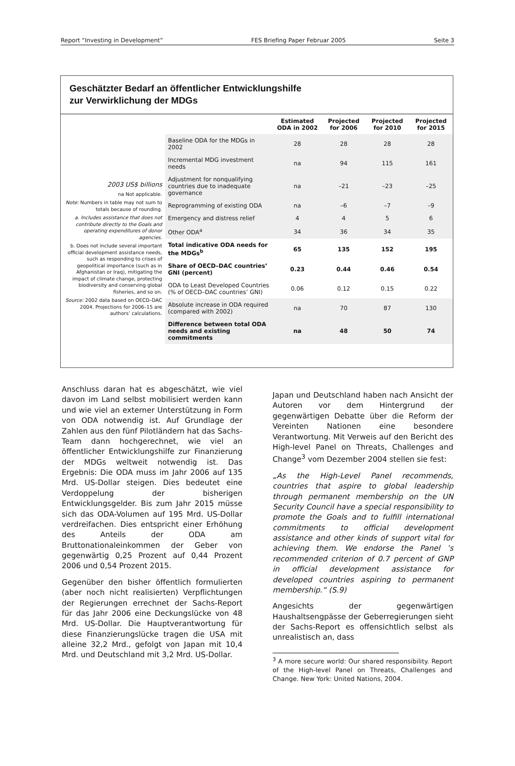Report “Investing in Development” FES Briefing Paper Februar 2005 Seite 3
Geschätzter Bedarf an öffentlicher Entwicklungshilfe
zur Verwirklichung der MDGs
2003 US$ billions
na Not applicable.
Note: Numbers in table may not sum to totals because of rounding.
a. Includes assistance that does not contribute directly to the Goals and operating expenditures of donor agencies.
b. Does not include several important official development assistance needs, such as responding to crises of geopolitical importance (such as in Afghanistan or Iraq), mitigating the impact of climate change, protecting biodiversity and conserving global fisheries, and so on.
Source: 2002 data based on OECD–DAC 2004. Projections for 2006–15 are authors’ calculations.
| | Estimated ODA in 2002 | Projected for 2006 | Projected for 2010 | Projected for 2015 |
| --- | --- | --- | --- | --- |
| Baseline ODA for the MDGs in 2002 | 28 | 28 | 28 | 28 |
| Incremental MDG investment needs | na | 94 | 115 | 161 |
| Adjustment for nonqualifying countries due to inadequate governance | na | –21 | –23 | –25 |
| Reprogramming of existing ODA | na | –6 | –7 | –9 |
| Emergency and distress relief | 4 | 4 | 5 | 6 |
| Other ODA<sup>a</sup> | 34 | 36 | 34 | 35 |
| Total indicative ODA needs for the MDGs<sup>b</sup> | 65 | 135 | 152 | 195 |
| Share of OECD–DAC countries’ GNI (percent) | 0.23 | 0.44 | 0.46 | 0.54 |
| ODA to Least Developed Countries (% of OECD–DAC countries’ GNI) | 0.06 | 0.12 | 0.15 | 0.22 |
| Absolute increase in ODA required (compared with 2002) | na | 70 | 87 | 130 |
| Difference between total ODA needs and existing commitments | na | 48 | 50 | 74 |
Anschluss daran hat es abgeschätzt, wie viel davon im Land selbst mobilisiert werden kann und wie viel an externer Unterstützung in Form von ODA notwendig ist. Auf Grundlage der Zahlen aus den fünf Pilotländern hat das Sachs-Team dann hochgerechnet, wie viel an öffentlicher Entwicklungshilfe zur Finanzierung der MDGs weltweit notwendig ist. Das Ergebnis: Die ODA muss im Jahr 2006 auf 135 Mrd. US-Dollar steigen. Dies bedeutet eine Verdoppelung der bisherigen Entwicklungsgelder. Bis zum Jahr 2015 müsse sich das ODA-Volumen auf 195 Mrd. US-Dollar verdreifachen. Dies entspricht einer Erhöhung des Anteils der ODA am Bruttonationaleinkommen der Geber von gegenwärtig 0,25 Prozent auf 0,44 Prozent 2006 und 0,54 Prozent 2015.
Gegenüber den bisher öffentlich formulierten (aber noch nicht realisierten) Verpflichtungen der Regierungen errechnet der Sachs-Report für das Jahr 2006 eine Deckungslücke von 48 Mrd. US-Dollar. Die Hauptverantwortung für diese Finanzierungslücke tragen die USA mit alleine 32,2 Mrd., gefolgt von Japan mit 10,4 Mrd. und Deutschland mit 3,2 Mrd. US-Dollar.
Japan und Deutschland haben nach Ansicht der Autoren vor dem Hintergrund der gegenwärtigen Debatte über die Reform der Vereinten Nationen eine besondere Verantwortung. Mit Verweis auf den Bericht des High-level Panel on Threats, Challenges and Change<sup>3</sup> vom Dezember 2004 stellen sie fest:
„As the High-Level Panel recommends, countries that aspire to global leadership through permanent membership on the UN Security Council have a special responsibility to promote the Goals and to fulfill international commitments to official development assistance and other kinds of support vital for achieving them. We endorse the Panel ’s recommended criterion of 0.7 percent of GNP in official development assistance for developed countries aspiring to permanent membership.“ (S.9)
Angesichts der gegenwärtigen Haushaltsengpässe der Geberregierungen sieht der Sachs-Report es offensichtlich selbst als unrealistisch an, dass
<sup>3</sup> A more secure world: Our shared responsibility. Report of the High-level Panel on Threats, Challenges and Change. New York: United Nations, 2004.